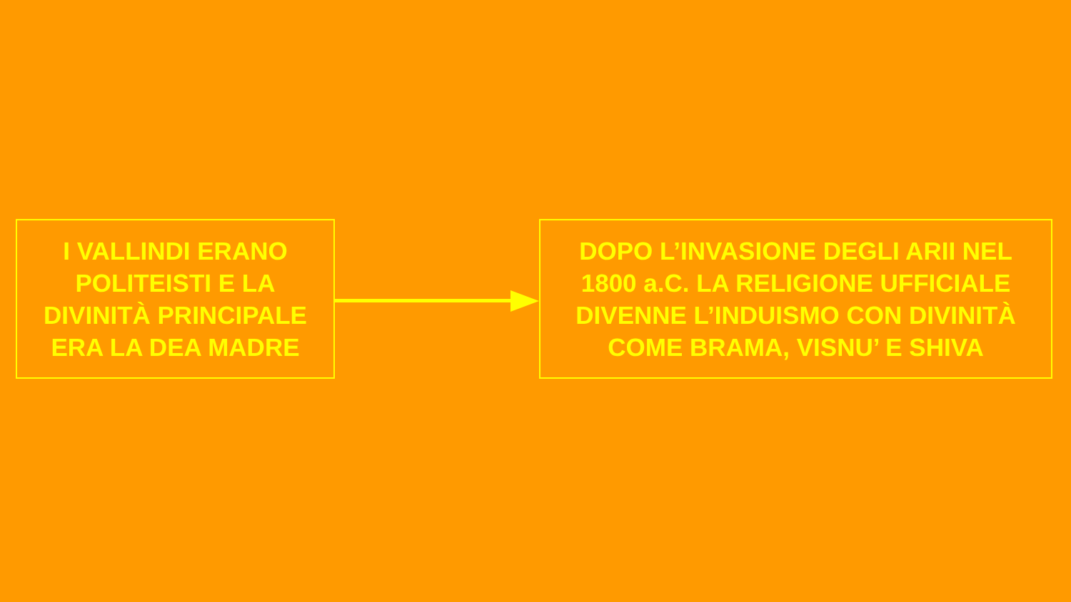I VALLINDI ERANO
POLITEISTI E LA
DIVINITÀ PRINCIPALE
ERA LA DEA MADRE
DOPO L’INVASIONE DEGLI ARII NEL
1800 a.C. LA RELIGIONE UFFICIALE
DIVENNE L’INDUISMO CON DIVINITÀ
COME BRAMA, VISNU’ E SHIVA